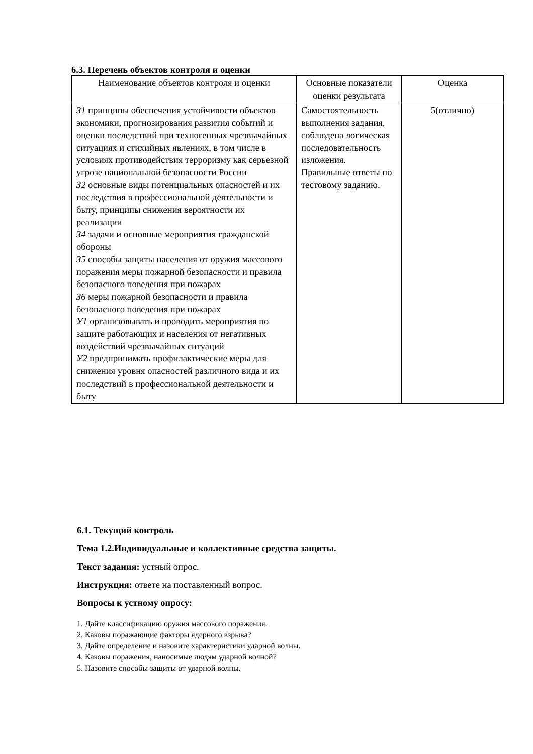6.3. Перечень объектов контроля и оценки
| Наименование объектов контроля и оценки | Основные показатели оценки результата | Оценка |
| --- | --- | --- |
| З1 принципы обеспечения устойчивости объектов экономики, прогнозирования развития событий и оценки последствий при техногенных чрезвычайных ситуациях и стихийных явлениях, в том числе в условиях противодействия терроризму как серьезной угрозе национальной безопасности России З2 основные виды потенциальных опасностей и их последствия в профессиональной деятельности и быту, принципы снижения вероятности их реализации З4 задачи и основные мероприятия гражданской обороны З5 способы защиты населения от оружия массового поражения меры пожарной безопасности и правила безопасного поведения при пожарах З6 меры пожарной безопасности и правила безопасного поведения при пожарах У1 организовывать и проводить мероприятия по защите работающих и населения от негативных воздействий чрезвычайных ситуаций У2 предпринимать профилактические меры для снижения уровня опасностей различного вида и их последствий в профессиональной деятельности и быту | Самостоятельность выполнения задания, соблюдена логическая последовательность изложения. Правильные ответы по тестовому заданию. | 5(отлично) |
6.1. Текущий контроль
Тема 1.2.Индивидуальные и коллективные средства защиты.
Текст задания: устный опрос.
Инструкция: ответе на поставленный вопрос.
Вопросы к устному опросу:
1. Дайте классификацию оружия массового поражения.
2. Каковы поражающие факторы ядерного взрыва?
3. Дайте определение и назовите характеристики ударной волны.
4. Каковы поражения, наносимые людям ударной волной?
5. Назовите способы защиты от ударной волны.